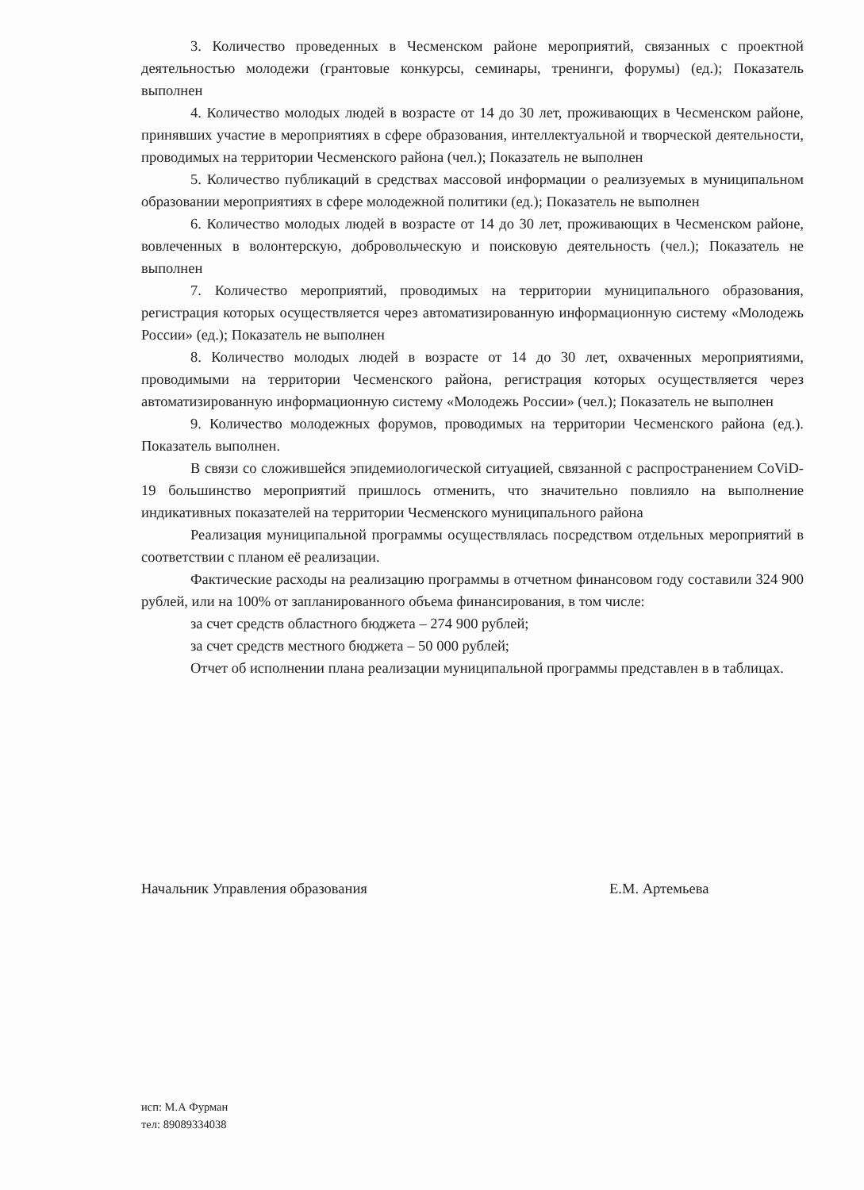3. Количество проведенных в Чесменском районе мероприятий, связанных с проектной деятельностью молодежи (грантовые конкурсы, семинары, тренинги, форумы) (ед.); Показатель выполнен
4. Количество молодых людей в возрасте от 14 до 30 лет, проживающих в Чесменском районе, принявших участие в мероприятиях в сфере образования, интеллектуальной и творческой деятельности, проводимых на территории Чесменского района (чел.); Показатель не выполнен
5. Количество публикаций в средствах массовой информации о реализуемых в муниципальном образовании мероприятиях в сфере молодежной политики (ед.); Показатель не выполнен
6. Количество молодых людей в возрасте от 14 до 30 лет, проживающих в Чесменском районе, вовлеченных в волонтерскую, добровольческую и поисковую деятельность (чел.); Показатель не выполнен
7. Количество мероприятий, проводимых на территории муниципального образования, регистрация которых осуществляется через автоматизированную информационную систему «Молодежь России» (ед.); Показатель не выполнен
8. Количество молодых людей в возрасте от 14 до 30 лет, охваченных мероприятиями, проводимыми на территории Чесменского района, регистрация которых осуществляется через автоматизированную информационную систему «Молодежь России» (чел.); Показатель не выполнен
9. Количество молодежных форумов, проводимых на территории Чесменского района (ед.). Показатель выполнен.
В связи со сложившейся эпидемиологической ситуацией, связанной с распространением CoViD-19 большинство мероприятий пришлось отменить, что значительно повлияло на выполнение индикативных показателей на территории Чесменского муниципального района
Реализация муниципальной программы осуществлялась посредством отдельных мероприятий в соответствии с планом её реализации.
Фактические расходы на реализацию программы в отчетном финансовом году составили 324 900 рублей, или на 100% от запланированного объема финансирования, в том числе:
за счет средств областного бюджета – 274 900 рублей;
за счет средств местного бюджета – 50 000 рублей;
Отчет об исполнении плана реализации муниципальной программы представлен в в таблицах.
Начальник Управления образования Е.М. Артемьева
исп: М.А Фурман
тел: 89089334038